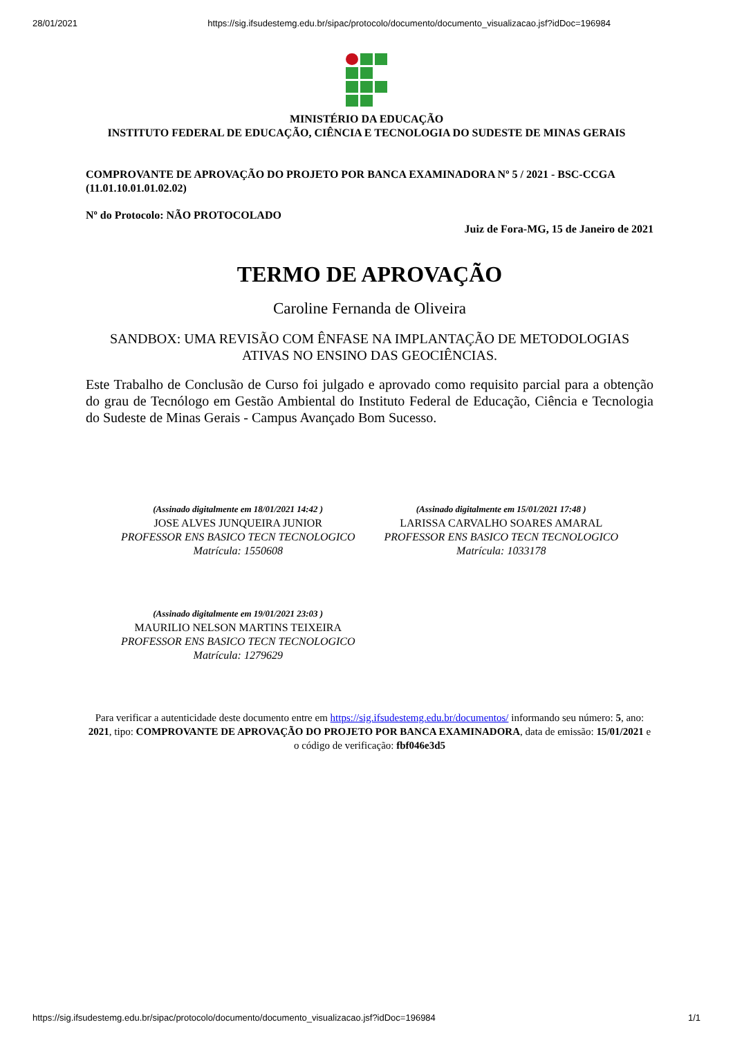28/01/2021 https://sig.ifsudestemg.edu.br/sipac/protocolo/documento/documento_visualizacao.jsf?idDoc=196984
MINISTÉRIO DA EDUCAÇÃO
INSTITUTO FEDERAL DE EDUCAÇÃO, CIÊNCIA E TECNOLOGIA DO SUDESTE DE MINAS GERAIS
COMPROVANTE DE APROVAÇÃO DO PROJETO POR BANCA EXAMINADORA Nº 5 / 2021 - BSC-CCGA (11.01.10.01.01.02.02)
Nº do Protocolo: NÃO PROTOCOLADO
Juiz de Fora-MG, 15 de Janeiro de 2021
TERMO DE APROVAÇÃO
Caroline Fernanda de Oliveira
SANDBOX: UMA REVISÃO COM ÊNFASE NA IMPLANTAÇÃO DE METODOLOGIAS ATIVAS NO ENSINO DAS GEOCIÊNCIAS.
Este Trabalho de Conclusão de Curso foi julgado e aprovado como requisito parcial para a obtenção do grau de Tecnólogo em Gestão Ambiental do Instituto Federal de Educação, Ciência e Tecnologia do Sudeste de Minas Gerais - Campus Avançado Bom Sucesso.
(Assinado digitalmente em 18/01/2021 14:42 )
JOSE ALVES JUNQUEIRA JUNIOR
PROFESSOR ENS BASICO TECN TECNOLOGICO
Matrícula: 1550608
(Assinado digitalmente em 15/01/2021 17:48 )
LARISSA CARVALHO SOARES AMARAL
PROFESSOR ENS BASICO TECN TECNOLOGICO
Matrícula: 1033178
(Assinado digitalmente em 19/01/2021 23:03 )
MAURILIO NELSON MARTINS TEIXEIRA
PROFESSOR ENS BASICO TECN TECNOLOGICO
Matrícula: 1279629
Para verificar a autenticidade deste documento entre em https://sig.ifsudestemg.edu.br/documentos/ informando seu número: 5, ano: 2021, tipo: COMPROVANTE DE APROVAÇÃO DO PROJETO POR BANCA EXAMINADORA, data de emissão: 15/01/2021 e o código de verificação: fbf046e3d5
https://sig.ifsudestemg.edu.br/sipac/protocolo/documento/documento_visualizacao.jsf?idDoc=196984 1/1